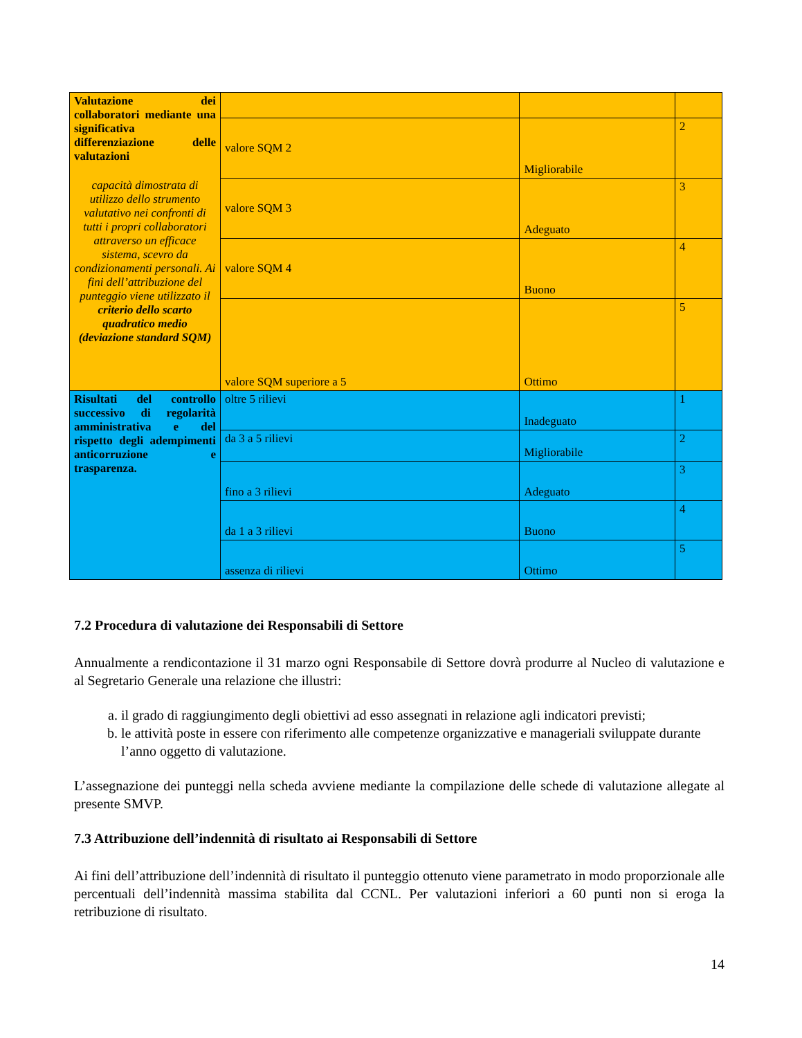| Valutazione dei collaboratori mediante una significativa differenziazione delle valutazioni capacità dimostrata di utilizzo dello strumento valutativo nei confronti di tutti i propri collaboratori attraverso un efficace sistema, scevro da condizionamenti personali. Ai fini dell’attribuzione del punteggio viene utilizzato il criterio dello scarto quadratico medio (deviazione standard SQM) | | | |
| | valore SQM 2 | Migliorabile | 2 |
| | valore SQM 3 | Adeguato | 3 |
| | valore SQM 4 | Buono | 4 |
| | valore SQM superiore a 5 | Ottimo | 5 |
| Risultati del controllo successivo di regolarità amministrativa e del rispetto degli adempimenti anticorruzione e trasparenza. | oltre 5 rilievi | Inadeguato | 1 |
| | da 3 a 5 rilievi | Migliorabile | 2 |
| | fino a 3 rilievi | Adeguato | 3 |
| | da 1 a 3 rilievi | Buono | 4 |
| | assenza di rilievi | Ottimo | 5 |
7.2 Procedura di valutazione dei Responsabili di Settore
Annualmente a rendicontazione il 31 marzo ogni Responsabile di Settore dovrà produrre al Nucleo di valutazione e al Segretario Generale una relazione che illustri:
a. il grado di raggiungimento degli obiettivi ad esso assegnati in relazione agli indicatori previsti;
b. le attività poste in essere con riferimento alle competenze organizzative e manageriali sviluppate durante l’anno oggetto di valutazione.
L’assegnazione dei punteggi nella scheda avviene mediante la compilazione delle schede di valutazione allegate al presente SMVP.
7.3 Attribuzione dell’indennità di risultato ai Responsabili di Settore
Ai fini dell’attribuzione dell’indennità di risultato il punteggio ottenuto viene parametrato in modo proporzionale alle percentuali dell’indennità massima stabilita dal CCNL. Per valutazioni inferiori a 60 punti non si eroga la retribuzione di risultato.
14